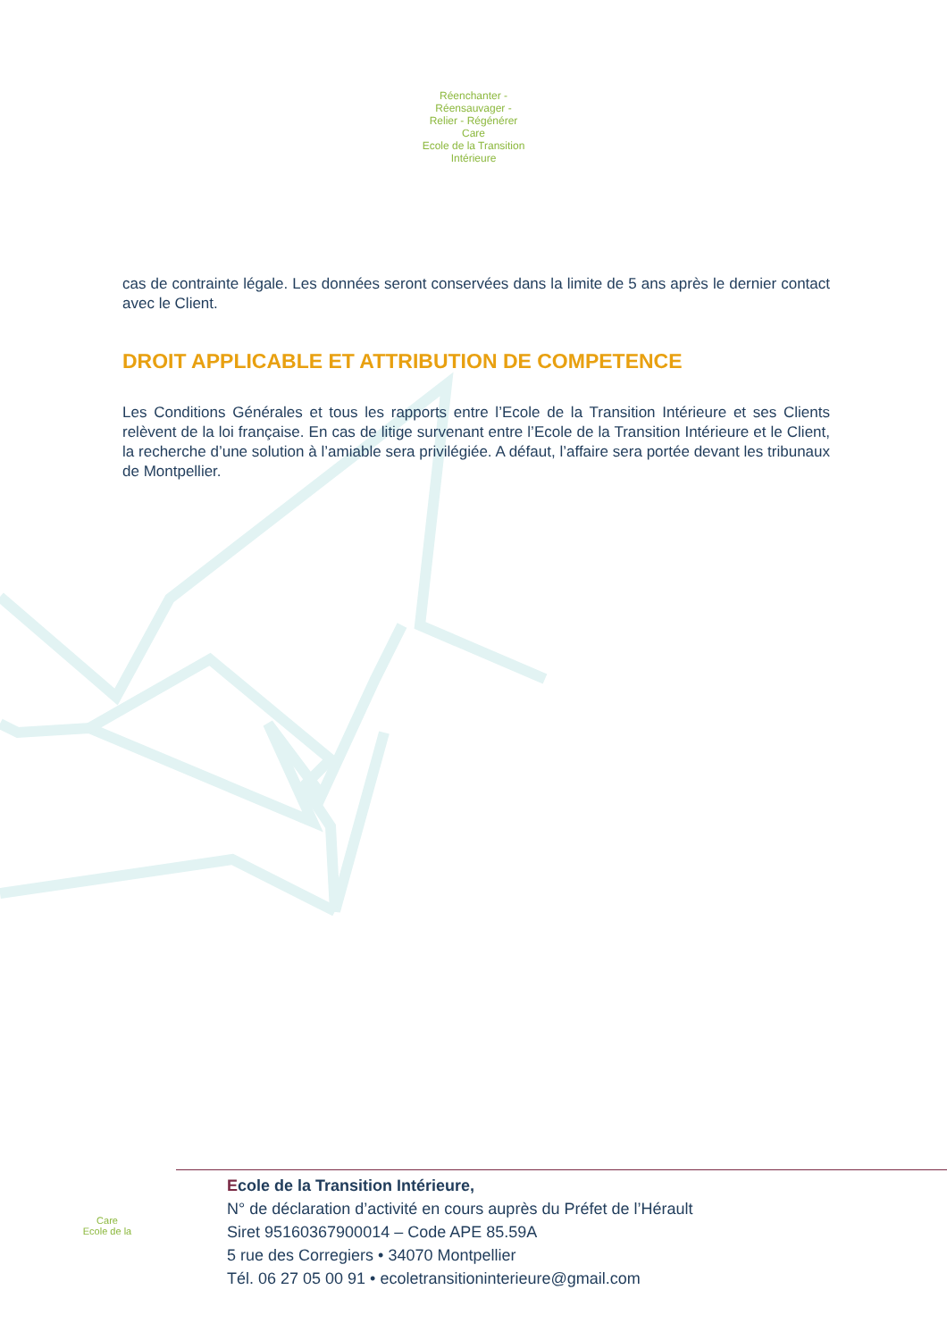Réenchanter - Réensauvager - Relier - Régénérer
Care
Ecole de la Transition Intérieure
cas de contrainte légale. Les données seront conservées dans la limite de 5 ans après le dernier contact avec le Client.
DROIT APPLICABLE ET ATTRIBUTION DE COMPETENCE
Les Conditions Générales et tous les rapports entre l’Ecole de la Transition Intérieure et ses Clients relèvent de la loi française. En cas de litige survenant entre l’Ecole de la Transition Intérieure et le Client, la recherche d’une solution à l’amiable sera privilégiée. A défaut, l’affaire sera portée devant les tribunaux de Montpellier.
Care
Ecole de la
Ecole de la Transition Intérieure,
N° de déclaration d’activité en cours auprès du Préfet de l’Hérault
Siret 95160367900014 – Code APE 85.59A
5 rue des Corregiers • 34070 Montpellier
Tél. 06 27 05 00 91 • ecoletransitioninterieure@gmail.com